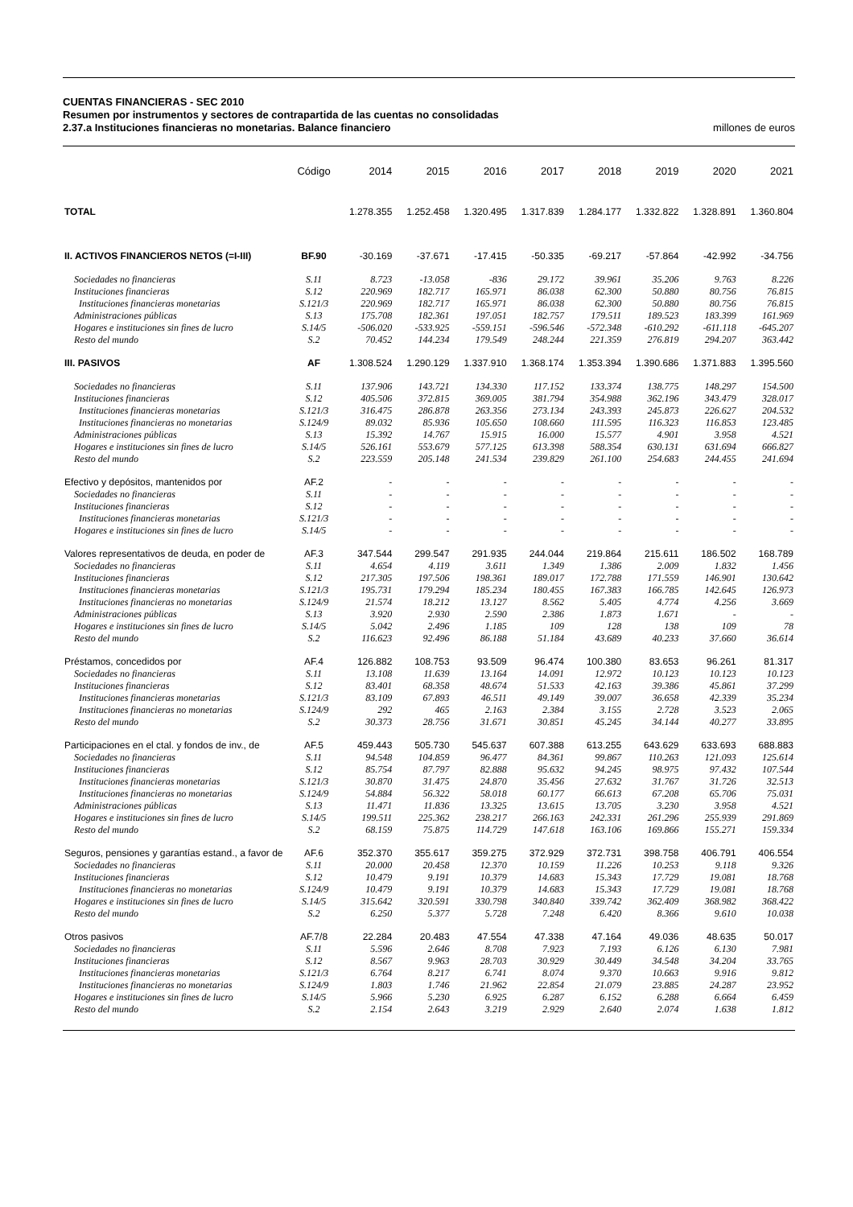CUENTAS FINANCIERAS - SEC 2010
Resumen por instrumentos y sectores de contrapartida de las cuentas no consolidadas
2.37.a Instituciones financieras no monetarias. Balance financiero millones de euros
| | Código | 2014 | 2015 | 2016 | 2017 | 2018 | 2019 | 2020 | 2021 |
| --- | --- | --- | --- | --- | --- | --- | --- | --- | --- |
| TOTAL | | 1.278.355 | 1.252.458 | 1.320.495 | 1.317.839 | 1.284.177 | 1.332.822 | 1.328.891 | 1.360.804 |
| II. ACTIVOS FINANCIEROS NETOS (=I-III) | BF.90 | -30.169 | -37.671 | -17.415 | -50.335 | -69.217 | -57.864 | -42.992 | -34.756 |
| Sociedades no financieras | S.11 | 8.723 | -13.058 | -836 | 29.172 | 39.961 | 35.206 | 9.763 | 8.226 |
| Instituciones financieras | S.12 | 220.969 | 182.717 | 165.971 | 86.038 | 62.300 | 50.880 | 80.756 | 76.815 |
| Instituciones financieras monetarias | S.121/3 | 220.969 | 182.717 | 165.971 | 86.038 | 62.300 | 50.880 | 80.756 | 76.815 |
| Administraciones públicas | S.13 | 175.708 | 182.361 | 197.051 | 182.757 | 179.511 | 189.523 | 183.399 | 161.969 |
| Hogares e instituciones sin fines de lucro | S.14/5 | -506.020 | -533.925 | -559.151 | -596.546 | -572.348 | -610.292 | -611.118 | -645.207 |
| Resto del mundo | S.2 | 70.452 | 144.234 | 179.549 | 248.244 | 221.359 | 276.819 | 294.207 | 363.442 |
| III. PASIVOS | AF | 1.308.524 | 1.290.129 | 1.337.910 | 1.368.174 | 1.353.394 | 1.390.686 | 1.371.883 | 1.395.560 |
| Sociedades no financieras | S.11 | 137.906 | 143.721 | 134.330 | 117.152 | 133.374 | 138.775 | 148.297 | 154.500 |
| Instituciones financieras | S.12 | 405.506 | 372.815 | 369.005 | 381.794 | 354.988 | 362.196 | 343.479 | 328.017 |
| Instituciones financieras monetarias | S.121/3 | 316.475 | 286.878 | 263.356 | 273.134 | 243.393 | 245.873 | 226.627 | 204.532 |
| Instituciones financieras no monetarias | S.124/9 | 89.032 | 85.936 | 105.650 | 108.660 | 111.595 | 116.323 | 116.853 | 123.485 |
| Administraciones públicas | S.13 | 15.392 | 14.767 | 15.915 | 16.000 | 15.577 | 4.901 | 3.958 | 4.521 |
| Hogares e instituciones sin fines de lucro | S.14/5 | 526.161 | 553.679 | 577.125 | 613.398 | 588.354 | 630.131 | 631.694 | 666.827 |
| Resto del mundo | S.2 | 223.559 | 205.148 | 241.534 | 239.829 | 261.100 | 254.683 | 244.455 | 241.694 |
| Efectivo y depósitos, mantenidos por | AF.2 | - | - | - | - | - | - | - | - |
| Sociedades no financieras | S.11 | - | - | - | - | - | - | - | - |
| Instituciones financieras | S.12 | - | - | - | - | - | - | - | - |
| Instituciones financieras monetarias | S.121/3 | - | - | - | - | - | - | - | - |
| Hogares e instituciones sin fines de lucro | S.14/5 | - | - | - | - | - | - | - | - |
| Valores representativos de deuda, en poder de | AF.3 | 347.544 | 299.547 | 291.935 | 244.044 | 219.864 | 215.611 | 186.502 | 168.789 |
| Sociedades no financieras | S.11 | 4.654 | 4.119 | 3.611 | 1.349 | 1.386 | 2.009 | 1.832 | 1.456 |
| Instituciones financieras | S.12 | 217.305 | 197.506 | 198.361 | 189.017 | 172.788 | 171.559 | 146.901 | 130.642 |
| Instituciones financieras monetarias | S.121/3 | 195.731 | 179.294 | 185.234 | 180.455 | 167.383 | 166.785 | 142.645 | 126.973 |
| Instituciones financieras no monetarias | S.124/9 | 21.574 | 18.212 | 13.127 | 8.562 | 5.405 | 4.774 | 4.256 | 3.669 |
| Administraciones públicas | S.13 | 3.920 | 2.930 | 2.590 | 2.386 | 1.873 | 1.671 | - | - |
| Hogares e instituciones sin fines de lucro | S.14/5 | 5.042 | 2.496 | 1.185 | 109 | 128 | 138 | 109 | 78 |
| Resto del mundo | S.2 | 116.623 | 92.496 | 86.188 | 51.184 | 43.689 | 40.233 | 37.660 | 36.614 |
| Préstamos, concedidos por | AF.4 | 126.882 | 108.753 | 93.509 | 96.474 | 100.380 | 83.653 | 96.261 | 81.317 |
| Sociedades no financieras | S.11 | 13.108 | 11.639 | 13.164 | 14.091 | 12.972 | 10.123 | 10.123 | 10.123 |
| Instituciones financieras | S.12 | 83.401 | 68.358 | 48.674 | 51.533 | 42.163 | 39.386 | 45.861 | 37.299 |
| Instituciones financieras monetarias | S.121/3 | 83.109 | 67.893 | 46.511 | 49.149 | 39.007 | 36.658 | 42.339 | 35.234 |
| Instituciones financieras no monetarias | S.124/9 | 292 | 465 | 2.163 | 2.384 | 3.155 | 2.728 | 3.523 | 2.065 |
| Resto del mundo | S.2 | 30.373 | 28.756 | 31.671 | 30.851 | 45.245 | 34.144 | 40.277 | 33.895 |
| Participaciones en el ctal. y fondos de inv., de | AF.5 | 459.443 | 505.730 | 545.637 | 607.388 | 613.255 | 643.629 | 633.693 | 688.883 |
| Sociedades no financieras | S.11 | 94.548 | 104.859 | 96.477 | 84.361 | 99.867 | 110.263 | 121.093 | 125.614 |
| Instituciones financieras | S.12 | 85.754 | 87.797 | 82.888 | 95.632 | 94.245 | 98.975 | 97.432 | 107.544 |
| Instituciones financieras monetarias | S.121/3 | 30.870 | 31.475 | 24.870 | 35.456 | 27.632 | 31.767 | 31.726 | 32.513 |
| Instituciones financieras no monetarias | S.124/9 | 54.884 | 56.322 | 58.018 | 60.177 | 66.613 | 67.208 | 65.706 | 75.031 |
| Administraciones públicas | S.13 | 11.471 | 11.836 | 13.325 | 13.615 | 13.705 | 3.230 | 3.958 | 4.521 |
| Hogares e instituciones sin fines de lucro | S.14/5 | 199.511 | 225.362 | 238.217 | 266.163 | 242.331 | 261.296 | 255.939 | 291.869 |
| Resto del mundo | S.2 | 68.159 | 75.875 | 114.729 | 147.618 | 163.106 | 169.866 | 155.271 | 159.334 |
| Seguros, pensiones y garantías estand., a favor de | AF.6 | 352.370 | 355.617 | 359.275 | 372.929 | 372.731 | 398.758 | 406.791 | 406.554 |
| Sociedades no financieras | S.11 | 20.000 | 20.458 | 12.370 | 10.159 | 11.226 | 10.253 | 9.118 | 9.326 |
| Instituciones financieras | S.12 | 10.479 | 9.191 | 10.379 | 14.683 | 15.343 | 17.729 | 19.081 | 18.768 |
| Instituciones financieras no monetarias | S.124/9 | 10.479 | 9.191 | 10.379 | 14.683 | 15.343 | 17.729 | 19.081 | 18.768 |
| Hogares e instituciones sin fines de lucro | S.14/5 | 315.642 | 320.591 | 330.798 | 340.840 | 339.742 | 362.409 | 368.982 | 368.422 |
| Resto del mundo | S.2 | 6.250 | 5.377 | 5.728 | 7.248 | 6.420 | 8.366 | 9.610 | 10.038 |
| Otros pasivos | AF.7/8 | 22.284 | 20.483 | 47.554 | 47.338 | 47.164 | 49.036 | 48.635 | 50.017 |
| Sociedades no financieras | S.11 | 5.596 | 2.646 | 8.708 | 7.923 | 7.193 | 6.126 | 6.130 | 7.981 |
| Instituciones financieras | S.12 | 8.567 | 9.963 | 28.703 | 30.929 | 30.449 | 34.548 | 34.204 | 33.765 |
| Instituciones financieras monetarias | S.121/3 | 6.764 | 8.217 | 6.741 | 8.074 | 9.370 | 10.663 | 9.916 | 9.812 |
| Instituciones financieras no monetarias | S.124/9 | 1.803 | 1.746 | 21.962 | 22.854 | 21.079 | 23.885 | 24.287 | 23.952 |
| Hogares e instituciones sin fines de lucro | S.14/5 | 5.966 | 5.230 | 6.925 | 6.287 | 6.152 | 6.288 | 6.664 | 6.459 |
| Resto del mundo | S.2 | 2.154 | 2.643 | 3.219 | 2.929 | 2.640 | 2.074 | 1.638 | 1.812 |